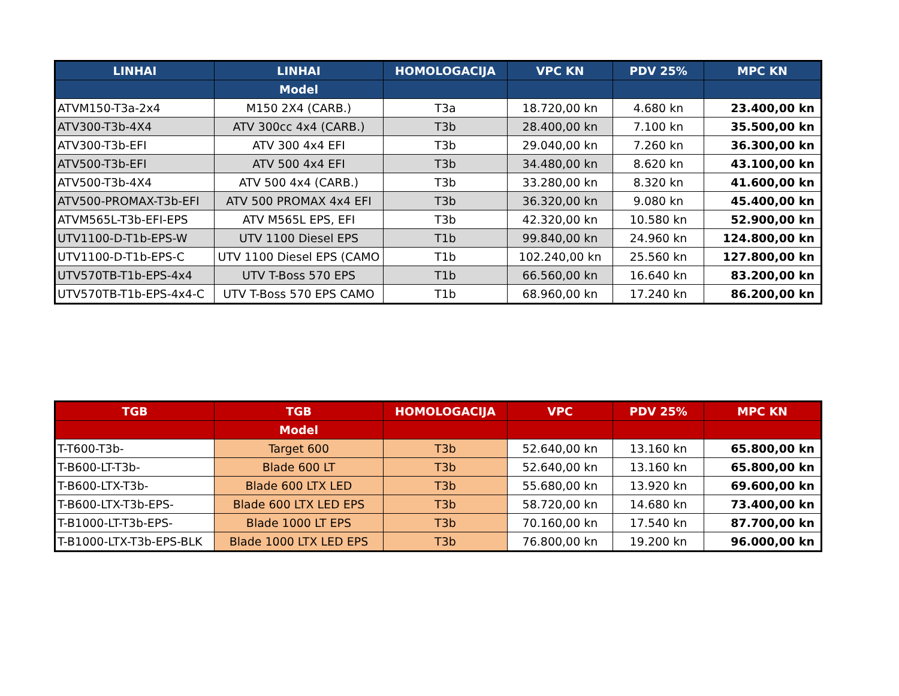| LINHAI | LINHAI | HOMOLOGACIJA | VPC KN | PDV 25% | MPC KN |
| --- | --- | --- | --- | --- | --- |
| | Model | | | | |
| ATVM150-T3a-2x4 | M150 2X4 (CARB.) | T3a | 18.720,00 kn | 4.680 kn | 23.400,00 kn |
| ATV300-T3b-4X4 | ATV 300cc 4x4 (CARB.) | T3b | 28.400,00 kn | 7.100 kn | 35.500,00 kn |
| ATV300-T3b-EFI | ATV 300 4x4 EFI | T3b | 29.040,00 kn | 7.260 kn | 36.300,00 kn |
| ATV500-T3b-EFI | ATV 500 4x4 EFI | T3b | 34.480,00 kn | 8.620 kn | 43.100,00 kn |
| ATV500-T3b-4X4 | ATV 500 4x4 (CARB.) | T3b | 33.280,00 kn | 8.320 kn | 41.600,00 kn |
| ATV500-PROMAX-T3b-EFI | ATV 500 PROMAX 4x4 EFI | T3b | 36.320,00 kn | 9.080 kn | 45.400,00 kn |
| ATVM565L-T3b-EFI-EPS | ATV M565L EPS, EFI | T3b | 42.320,00 kn | 10.580 kn | 52.900,00 kn |
| UTV1100-D-T1b-EPS-W | UTV 1100 Diesel EPS | T1b | 99.840,00 kn | 24.960 kn | 124.800,00 kn |
| UTV1100-D-T1b-EPS-C | UTV 1100 Diesel EPS (CAMO | T1b | 102.240,00 kn | 25.560 kn | 127.800,00 kn |
| UTV570TB-T1b-EPS-4x4 | UTV T-Boss 570 EPS | T1b | 66.560,00 kn | 16.640 kn | 83.200,00 kn |
| UTV570TB-T1b-EPS-4x4-C | UTV T-Boss 570 EPS CAMO | T1b | 68.960,00 kn | 17.240 kn | 86.200,00 kn |
| TGB | TGB | HOMOLOGACIJA | VPC | PDV 25% | MPC KN |
| --- | --- | --- | --- | --- | --- |
| | Model | | | | |
| T-T600-T3b- | Target 600 | T3b | 52.640,00 kn | 13.160 kn | 65.800,00 kn |
| T-B600-LT-T3b- | Blade 600 LT | T3b | 52.640,00 kn | 13.160 kn | 65.800,00 kn |
| T-B600-LTX-T3b- | Blade 600 LTX LED | T3b | 55.680,00 kn | 13.920 kn | 69.600,00 kn |
| T-B600-LTX-T3b-EPS- | Blade 600 LTX LED EPS | T3b | 58.720,00 kn | 14.680 kn | 73.400,00 kn |
| T-B1000-LT-T3b-EPS- | Blade 1000 LT EPS | T3b | 70.160,00 kn | 17.540 kn | 87.700,00 kn |
| T-B1000-LTX-T3b-EPS-BLK | Blade 1000 LTX LED EPS | T3b | 76.800,00 kn | 19.200 kn | 96.000,00 kn |